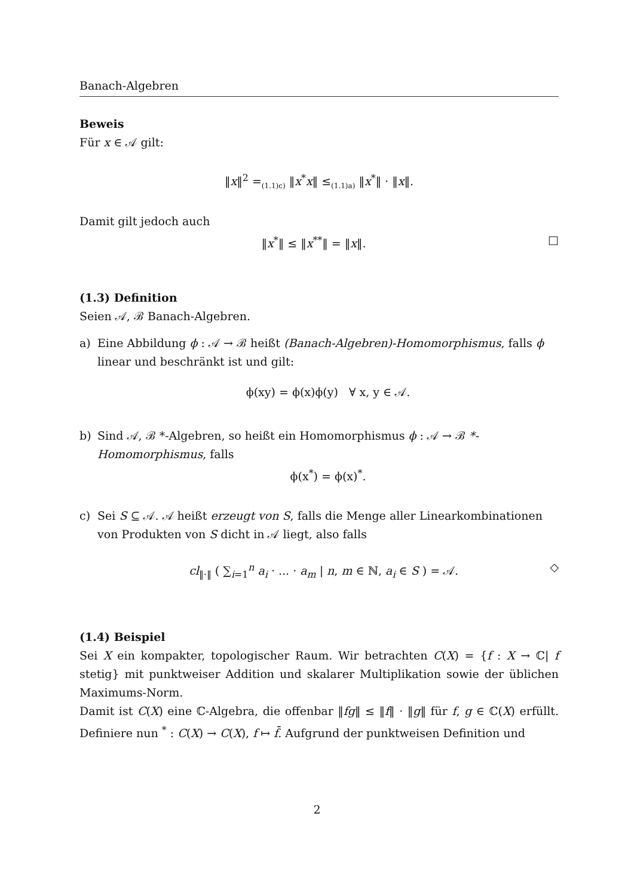Banach-Algebren
Beweis
Für x ∈ 𝒜 gilt:
‖x‖<sup>2</sup> =<sub>(1.1)c)</sub> ‖x<sup>*</sup>x‖ ≤<sub>(1.1)a)</sub> ‖x<sup>*</sup>‖ · ‖x‖.
Damit gilt jedoch auch
‖x<sup>*</sup>‖ ≤ ‖x<sup>**</sup>‖ = ‖x‖. □
(1.3) Definition
Seien 𝒜, ℬ Banach-Algebren.
a) Eine Abbildung ϕ : 𝒜 → ℬ heißt (Banach-Algebren)-Homomorphismus, falls ϕ linear und beschränkt ist und gilt:
ϕ(xy) = ϕ(x)ϕ(y) ∀ x, y ∈ 𝒜.
b) Sind 𝒜, ℬ *-Algebren, so heißt ein Homomorphismus ϕ : 𝒜 → ℬ *-Homomorphismus, falls
ϕ(x<sup>*</sup>) = ϕ(x)<sup>*</sup>.
c) Sei S ⊆ 𝒜. 𝒜 heißt erzeugt von S, falls die Menge aller Linearkombinationen von Produkten von S dicht in 𝒜 liegt, also falls
cl<sub>‖·‖</sub> ( ∑<sub>i=1</sub><sup>n</sup> a<sub>i</sub> · ... · a<sub>m</sub> | n, m ∈ ℕ, a<sub>i</sub> ∈ S ) = 𝒜. ◇
(1.4) Beispiel
Sei X ein kompakter, topologischer Raum. Wir betrachten C(X) = {f : X → ℂ| f stetig} mit punktweiser Addition und skalarer Multiplikation sowie der üblichen Maximums-Norm.
Damit ist C(X) eine ℂ-Algebra, die offenbar ‖fg‖ ≤ ‖f‖ · ‖g‖ für f, g ∈ ℂ(X) erfüllt. Definiere nun <sup>*</sup> : C(X) → C(X), f ↦ f̄. Aufgrund der punktweisen Definition und
2